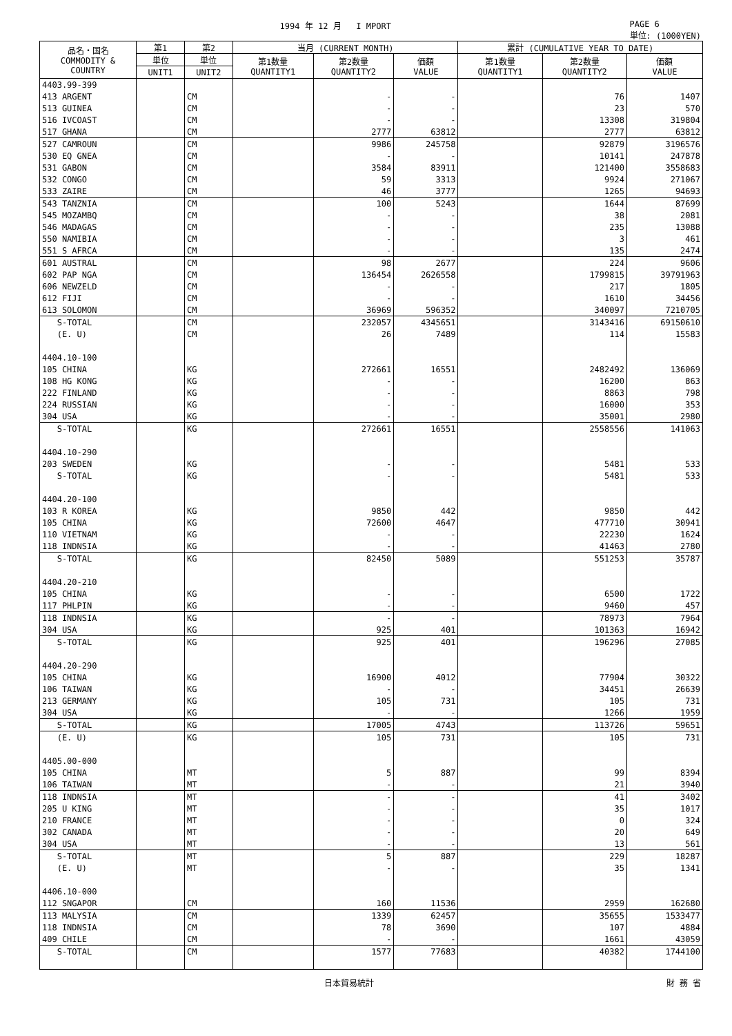1994 年 12 月 I MPORT PAGE 6
単位: (1000YEN)
| 品名・国名 COMMODITY & COUNTRY | 第1 | 第2 | 当月 (CURRENT MONTH) | | | 累計 (CUMULATIVE YEAR TO DATE) | | |
| --- | --- | --- | --- | --- | --- | --- | --- | --- |
| | 単位 | 単位 | 第1数量 QUANTITY1 | 第2数量 QUANTITY2 | 価額 VALUE | 第1数量 QUANTITY1 | 第2数量 QUANTITY2 | 価額 VALUE |
| | UNIT1 | UNIT2 | | | | | | |
| 4403.99-399 | | | | | | | | |
| 413 ARGENT | | CM | | - | - | | 76 | 1407 |
| 513 GUINEA | | CM | | - | - | | 23 | 570 |
| 516 IVCOAST | | CM | | - | - | | 13308 | 319804 |
| 517 GHANA | | CM | | 2777 | 63812 | | 2777 | 63812 |
| 527 CAMROUN | | CM | | 9986 | 245758 | | 92879 | 3196576 |
| 530 EQ GNEA | | CM | | - | - | | 10141 | 247878 |
| 531 GABON | | CM | | 3584 | 83911 | | 121400 | 3558683 |
| 532 CONGO | | CM | | 59 | 3313 | | 9924 | 271067 |
| 533 ZAIRE | | CM | | 46 | 3777 | | 1265 | 94693 |
| 543 TANZNIA | | CM | | 100 | 5243 | | 1644 | 87699 |
| 545 MOZAMBQ | | CM | | - | - | | 38 | 2081 |
| 546 MADAGAS | | CM | | - | - | | 235 | 13088 |
| 550 NAMIBIA | | CM | | - | - | | 3 | 461 |
| 551 S AFRCA | | CM | | - | - | | 135 | 2474 |
| 601 AUSTRAL | | CM | | 98 | 2677 | | 224 | 9606 |
| 602 PAP NGA | | CM | | 136454 | 2626558 | | 1799815 | 39791963 |
| 606 NEWZELD | | CM | | - | - | | 217 | 1805 |
| 612 FIJI | | CM | | - | - | | 1610 | 34456 |
| 613 SOLOMON | | CM | | 36969 | 596352 | | 340097 | 7210705 |
| S-TOTAL | | CM | | 232057 | 4345651 | | 3143416 | 69150610 |
| (E. U) | | CM | | 26 | 7489 | | 114 | 15583 |
| 4404.10-100 | | | | | | | | |
| 105 CHINA | | KG | | 272661 | 16551 | | 2482492 | 136069 |
| 108 HG KONG | | KG | | - | - | | 16200 | 863 |
| 222 FINLAND | | KG | | - | - | | 8863 | 798 |
| 224 RUSSIAN | | KG | | - | - | | 16000 | 353 |
| 304 USA | | KG | | - | - | | 35001 | 2980 |
| S-TOTAL | | KG | | 272661 | 16551 | | 2558556 | 141063 |
| 4404.10-290 | | | | | | | | |
| 203 SWEDEN | | KG | | - | - | | 5481 | 533 |
| S-TOTAL | | KG | | - | - | | 5481 | 533 |
| 4404.20-100 | | | | | | | | |
| 103 R KOREA | | KG | | 9850 | 442 | | 9850 | 442 |
| 105 CHINA | | KG | | 72600 | 4647 | | 477710 | 30941 |
| 110 VIETNAM | | KG | | - | - | | 22230 | 1624 |
| 118 INDNSIA | | KG | | - | - | | 41463 | 2780 |
| S-TOTAL | | KG | | 82450 | 5089 | | 551253 | 35787 |
| 4404.20-210 | | | | | | | | |
| 105 CHINA | | KG | | - | - | | 6500 | 1722 |
| 117 PHLPIN | | KG | | - | - | | 9460 | 457 |
| 118 INDNSIA | | KG | | - | - | | 78973 | 7964 |
| 304 USA | | KG | | 925 | 401 | | 101363 | 16942 |
| S-TOTAL | | KG | | 925 | 401 | | 196296 | 27085 |
| 4404.20-290 | | | | | | | | |
| 105 CHINA | | KG | | 16900 | 4012 | | 77904 | 30322 |
| 106 TAIWAN | | KG | | - | - | | 34451 | 26639 |
| 213 GERMANY | | KG | | 105 | 731 | | 105 | 731 |
| 304 USA | | KG | | - | - | | 1266 | 1959 |
| S-TOTAL | | KG | | 17005 | 4743 | | 113726 | 59651 |
| (E. U) | | KG | | 105 | 731 | | 105 | 731 |
| 4405.00-000 | | | | | | | | |
| 105 CHINA | | MT | | 5 | 887 | | 99 | 8394 |
| 106 TAIWAN | | MT | | - | - | | 21 | 3940 |
| 118 INDNSIA | | MT | | - | - | | 41 | 3402 |
| 205 U KING | | MT | | - | - | | 35 | 1017 |
| 210 FRANCE | | MT | | - | - | | 0 | 324 |
| 302 CANADA | | MT | | - | - | | 20 | 649 |
| 304 USA | | MT | | - | - | | 13 | 561 |
| S-TOTAL | | MT | | 5 | 887 | | 229 | 18287 |
| (E. U) | | MT | | - | - | | 35 | 1341 |
| 4406.10-000 | | | | | | | | |
| 112 SNGAPOR | | CM | | 160 | 11536 | | 2959 | 162680 |
| 113 MALYSIA | | CM | | 1339 | 62457 | | 35655 | 1533477 |
| 118 INDNSIA | | CM | | 78 | 3690 | | 107 | 4884 |
| 409 CHILE | | CM | | - | - | | 1661 | 43059 |
| S-TOTAL | | CM | | 1577 | 77683 | | 40382 | 1744100 |
日本貿易統計 財 務 省